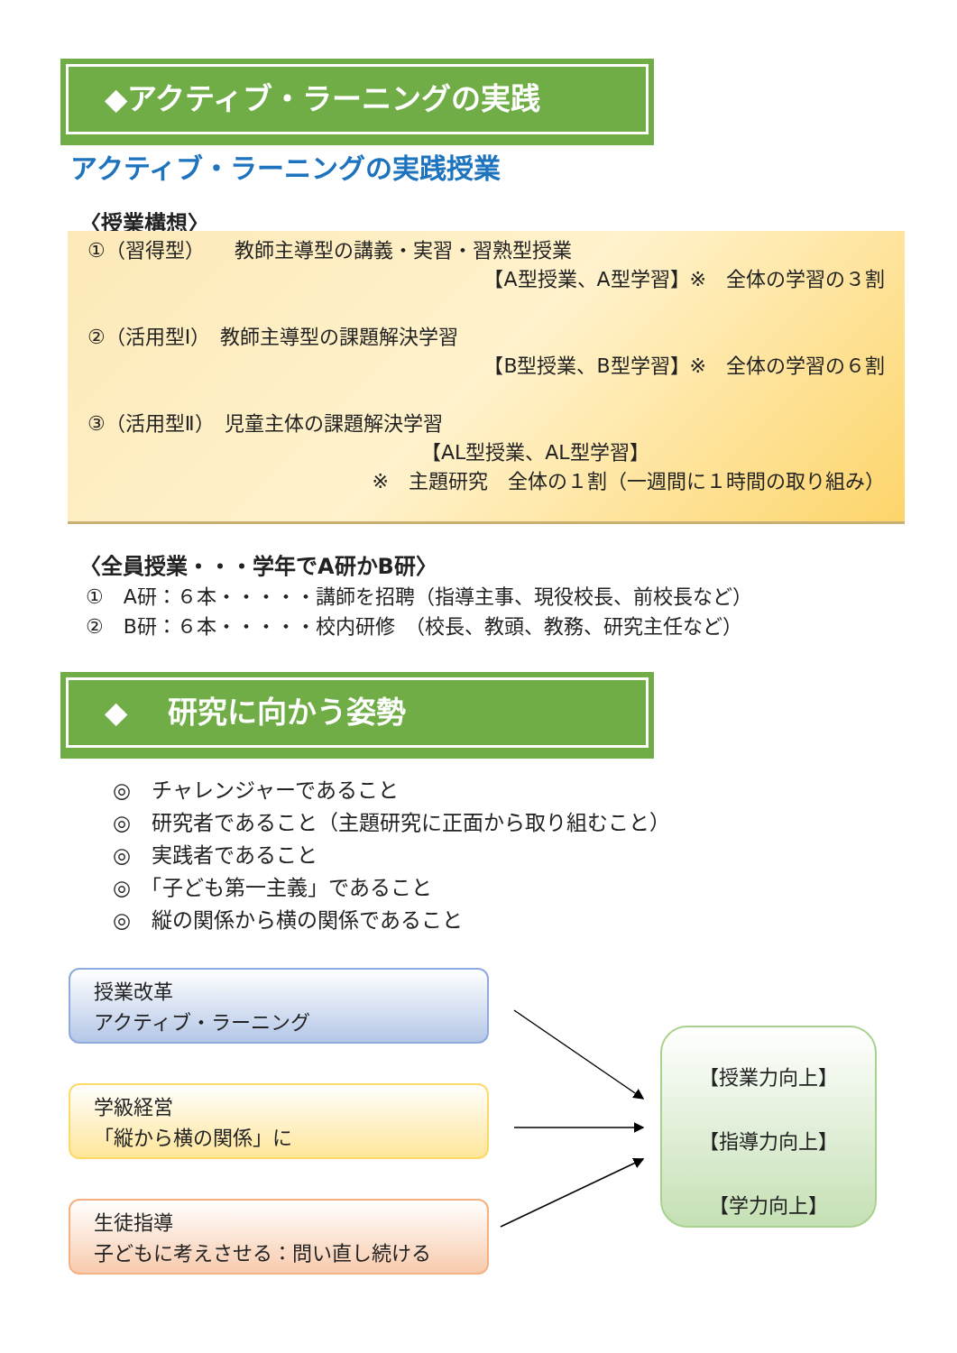◆アクティブ・ラーニングの実践
アクティブ・ラーニングの実践授業
〈授業構想〉
①（習得型）　　教師主導型の講義・実習・習熟型授業
【A型授業、A型学習】※　全体の学習の３割
②（活用型Ⅰ）　教師主導型の課題解決学習
【B型授業、B型学習】※　全体の学習の６割
③（活用型Ⅱ）　児童主体の課題解決学習
【AL型授業、AL型学習】
※　主題研究　全体の１割（一週間に１時間の取り組み）
〈全員授業・・・学年でA研かB研〉
①　A研：６本・・・・・講師を招聘（指導主事、現役校長、前校長など）
②　B研：６本・・・・・校内研修　（校長、教頭、教務、研究主任など）
◆　 研究に向かう姿勢
◎　チャレンジャーであること
◎　研究者であること（主題研究に正面から取り組むこと）
◎　実践者であること
◎　「子ども第一主義」であること
◎　縦の関係から横の関係であること
授業改革
アクティブ・ラーニング
学級経営
「縦から横の関係」に
生徒指導
子どもに考えさせる：問い直し続ける
【授業力向上】
【指導力向上】
【学力向上】